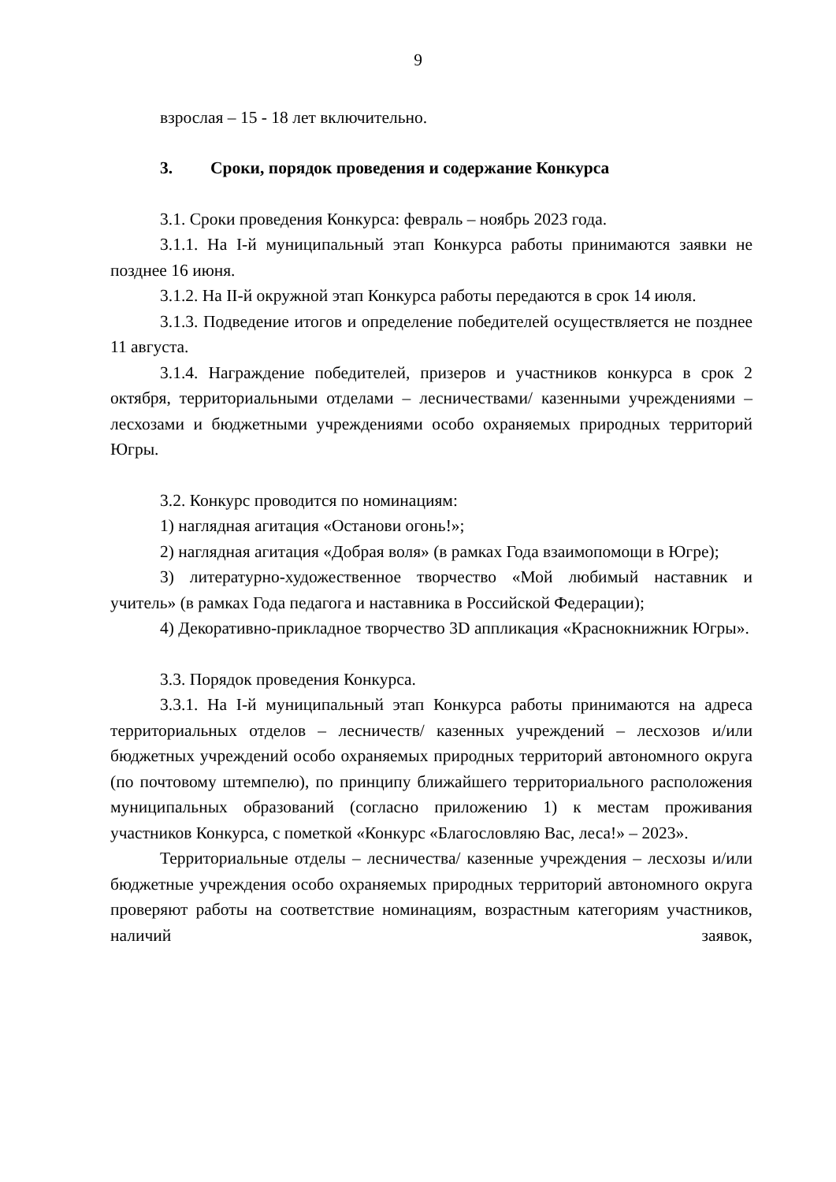9
взрослая – 15 - 18 лет включительно.
3. Сроки, порядок проведения и содержание Конкурса
3.1. Сроки проведения Конкурса: февраль – ноябрь 2023 года.
3.1.1. На I-й муниципальный этап Конкурса работы принимаются заявки не позднее 16 июня.
3.1.2. На II-й окружной этап Конкурса работы передаются в срок 14 июля.
3.1.3. Подведение итогов и определение победителей осуществляется не позднее 11 августа.
3.1.4. Награждение победителей, призеров и участников конкурса в срок 2 октября, территориальными отделами – лесничествами/ казенными учреждениями – лесхозами и бюджетными учреждениями особо охраняемых природных территорий Югры.
3.2. Конкурс проводится по номинациям:
1) наглядная агитация «Останови огонь!»;
2) наглядная агитация «Добрая воля» (в рамках Года взаимопомощи в Югре);
3) литературно-художественное творчество «Мой любимый наставник и учитель» (в рамках Года педагога и наставника в Российской Федерации);
4) Декоративно-прикладное творчество 3D аппликация «Краснокнижник Югры».
3.3. Порядок проведения Конкурса.
3.3.1. На I-й муниципальный этап Конкурса работы принимаются на адреса территориальных отделов – лесничеств/ казенных учреждений – лесхозов и/или бюджетных учреждений особо охраняемых природных территорий автономного округа (по почтовому штемпелю), по принципу ближайшего территориального расположения муниципальных образований (согласно приложению 1) к местам проживания участников Конкурса, с пометкой «Конкурс «Благословляю Вас, леса!» – 2023».
Территориальные отделы – лесничества/ казенные учреждения – лесхозы и/или бюджетные учреждения особо охраняемых природных территорий автономного округа проверяют работы на соответствие номинациям, возрастным категориям участников, наличий заявок,